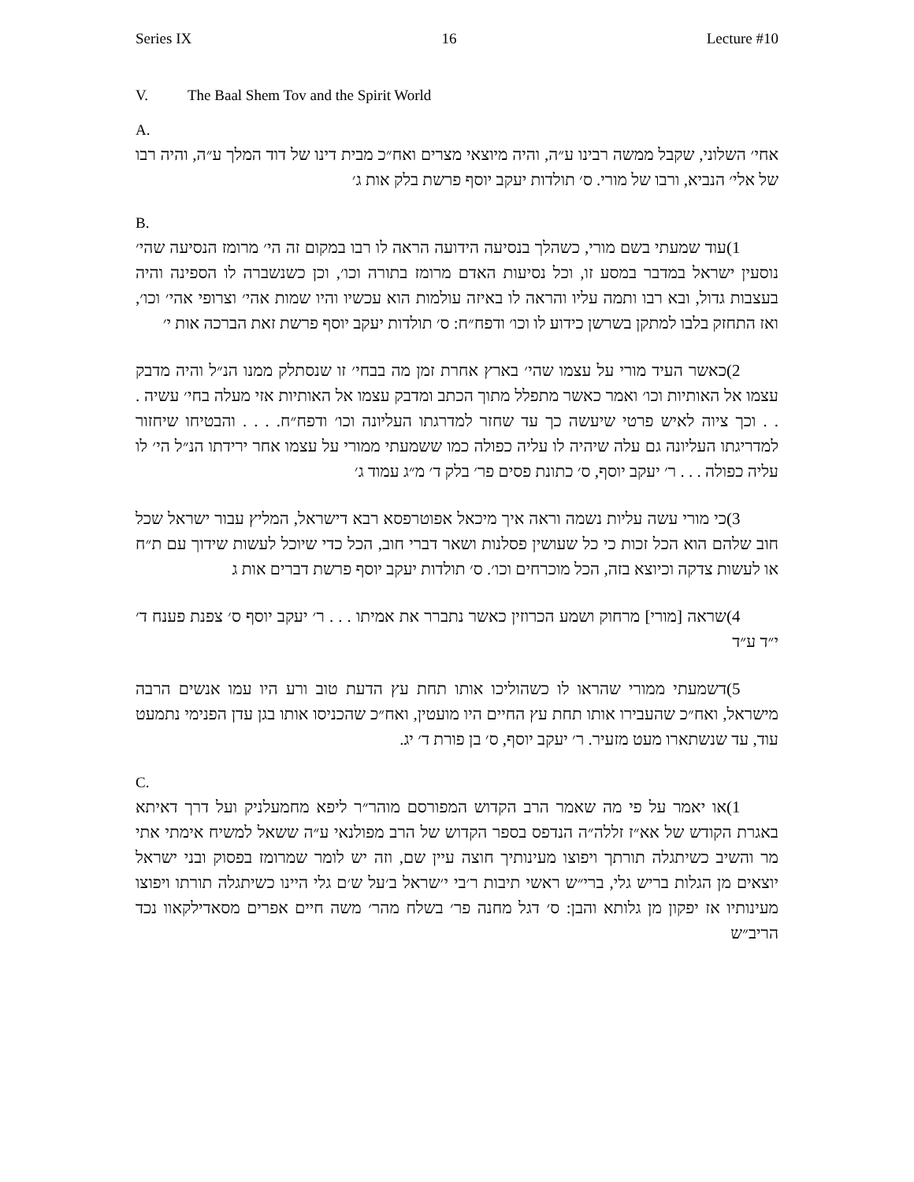Series IX 16 Lecture #10
V. The Baal Shem Tov and the Spirit World
A.
אחי׳ השלוני, שקבל ממשה רבינו ע״ה, והיה מיוצאי מצרים ואח״כ מבית דינו של דוד המלך ע״ה, והיה רבו של אלי׳ הנביא, ורבו של מורי. ס׳ תולדות יעקב יוסף פרשת בלק אות ג׳
B.
(1 עוד שמעתי בשם מורי, כשהלך בנסיעה הידועה הראה לו רבו במקום זה הי׳ מרומז הנסיעה שהי׳ נוסעין ישראל במדבר במסע זו, וכל נסיעות האדם מרומז בתורה וכו׳, וכן כשנשברה לו הספינה והיה בעצבות גדול, ובא רבו ותמה עליו והראה לו באיזה עולמות הוא עכשיו והיו שמות אהי׳ וצרופי אהי׳ וכו׳, ואז התחזק בלבו למתקן בשרשן כידוע לו וכו׳ ודפח״ח: ס׳ תולדות יעקב יוסף פרשת זאת הברכה אות י׳
(2 כאשר העיד מורי על עצמו שהי׳ בארץ אחרת זמן מה בבחי׳ זו שנסתלק ממנו הנ״ל והיה מדבק עצמו אל האותיות וכו׳ ואמר כאשר מתפלל מתוך הכתב ומדבק עצמו אל האותיות אזי מעלה בחי׳ עשיה . . . וכך ציוה לאיש פרטי שיעשה כך עד שחזר למדרגתו העליונה וכו׳ ודפח״ח. . . . והבטיחו שיחזור למדריגתו העליונה גם עלה שיהיה לו עליה כפולה כמו ששמעתי ממורי על עצמו אחר ירידתו הנ״ל הי׳ לו עליה כפולה . . . ר׳ יעקב יוסף, ס׳ כתונת פסים פר׳ בלק ד׳ מ״ג עמוד ג׳
(3 כי מורי עשה עליות נשמה וראה איך מיכאל אפוטרפסא רבא דישראל, המליץ עבור ישראל שכל חוב שלהם הוא הכל זכות כי כל שעושין פסלנות ושאר דברי חוב, הכל כדי שיוכל לעשות שידוך עם ת״ח או לעשות צדקה וכיוצא בזה, הכל מוכרחים וכו׳. ס׳ תולדות יעקב יוסף פרשת דברים אות ג
(4 שראה [מורי] מרחוק ושמע הכרוזין כאשר נתברר את אמיתו . . . ר׳ יעקב יוסף ס׳ צפנת פענח ד׳ י״ד ע״ד
(5 דשמעתי ממורי שהראו לו כשהוליכו אותו תחת עץ הדעת טוב ורע היו עמו אנשים הרבה מישראל, ואח״כ שהעבירו אותו תחת עץ החיים היו מועטין, ואח״כ שהכניסו אותו בגן עדן הפנימי נתמעט עוד, עד שנשתארו מעט מזעיר. ר׳ יעקב יוסף, ס׳ בן פורת ד׳ יג.
C.
(1 או יאמר על פי מה שאמר הרב הקדוש המפורסם מוהר״ר ליפא מחמעלניק ועל דרך דאיתא באגרת הקודש של אא״ז זללה״ה הנדפס בספר הקדוש של הרב מפולנאי ע״ה ששאל למשיח אימתי אתי מר והשיב כשיתגלה תורתך ויפוצו מעינותיך חוצה עיין שם, וזה יש לומר שמרומז בפסוק ובני ישראל יוצאים מן הגלות בריש גלי, ברי״ש ראשי תיבות ר׳בי י׳שראל ב׳על ש׳ם גלי היינו כשיתגלה תורתו ויפוצו מעינותיו אז יפקון מן גלותא והבן: ס׳ דגל מחנה פר׳ בשלח מהר׳ משה חיים אפרים מסאדילקאוו נכד הריב״ש